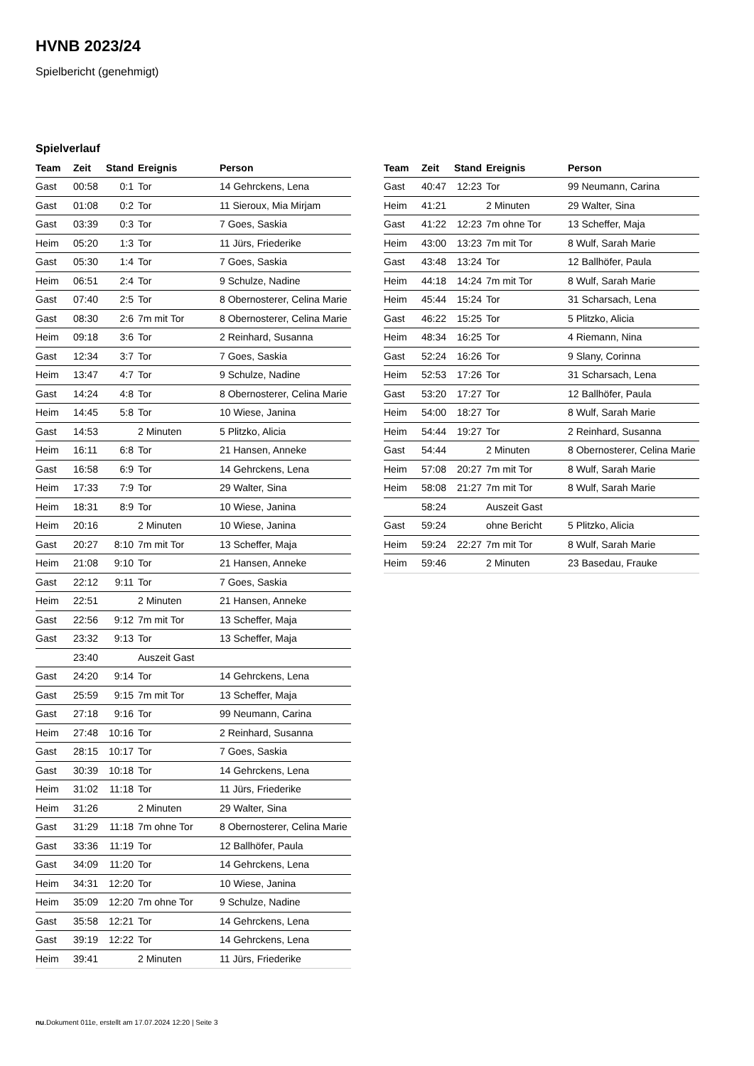HVNB 2023/24
Spielbericht (genehmigt)
Spielverlauf
| Team | Zeit | Stand | Ereignis | Person |
| --- | --- | --- | --- | --- |
| Gast | 00:58 | 0:1 | Tor | 14 Gehrckens, Lena |
| Gast | 01:08 | 0:2 | Tor | 11 Sieroux, Mia Mirjam |
| Gast | 03:39 | 0:3 | Tor | 7 Goes, Saskia |
| Heim | 05:20 | 1:3 | Tor | 11 Jürs, Friederike |
| Gast | 05:30 | 1:4 | Tor | 7 Goes, Saskia |
| Heim | 06:51 | 2:4 | Tor | 9 Schulze, Nadine |
| Gast | 07:40 | 2:5 | Tor | 8 Obernosterer, Celina Marie |
| Gast | 08:30 | 2:6 | 7m mit Tor | 8 Obernosterer, Celina Marie |
| Heim | 09:18 | 3:6 | Tor | 2 Reinhard, Susanna |
| Gast | 12:34 | 3:7 | Tor | 7 Goes, Saskia |
| Heim | 13:47 | 4:7 | Tor | 9 Schulze, Nadine |
| Gast | 14:24 | 4:8 | Tor | 8 Obernosterer, Celina Marie |
| Heim | 14:45 | 5:8 | Tor | 10 Wiese, Janina |
| Gast | 14:53 | | 2 Minuten | 5 Plitzko, Alicia |
| Heim | 16:11 | 6:8 | Tor | 21 Hansen, Anneke |
| Gast | 16:58 | 6:9 | Tor | 14 Gehrckens, Lena |
| Heim | 17:33 | 7:9 | Tor | 29 Walter, Sina |
| Heim | 18:31 | 8:9 | Tor | 10 Wiese, Janina |
| Heim | 20:16 | | 2 Minuten | 10 Wiese, Janina |
| Gast | 20:27 | 8:10 | 7m mit Tor | 13 Scheffer, Maja |
| Heim | 21:08 | 9:10 | Tor | 21 Hansen, Anneke |
| Gast | 22:12 | 9:11 | Tor | 7 Goes, Saskia |
| Heim | 22:51 | | 2 Minuten | 21 Hansen, Anneke |
| Gast | 22:56 | 9:12 | 7m mit Tor | 13 Scheffer, Maja |
| Gast | 23:32 | 9:13 | Tor | 13 Scheffer, Maja |
| | 23:40 | | Auszeit Gast | |
| Gast | 24:20 | 9:14 | Tor | 14 Gehrckens, Lena |
| Gast | 25:59 | 9:15 | 7m mit Tor | 13 Scheffer, Maja |
| Gast | 27:18 | 9:16 | Tor | 99 Neumann, Carina |
| Heim | 27:48 | 10:16 | Tor | 2 Reinhard, Susanna |
| Gast | 28:15 | 10:17 | Tor | 7 Goes, Saskia |
| Gast | 30:39 | 10:18 | Tor | 14 Gehrckens, Lena |
| Heim | 31:02 | 11:18 | Tor | 11 Jürs, Friederike |
| Heim | 31:26 | | 2 Minuten | 29 Walter, Sina |
| Gast | 31:29 | 11:18 | 7m ohne Tor | 8 Obernosterer, Celina Marie |
| Gast | 33:36 | 11:19 | Tor | 12 Ballhöfer, Paula |
| Gast | 34:09 | 11:20 | Tor | 14 Gehrckens, Lena |
| Heim | 34:31 | 12:20 | Tor | 10 Wiese, Janina |
| Heim | 35:09 | 12:20 | 7m ohne Tor | 9 Schulze, Nadine |
| Gast | 35:58 | 12:21 | Tor | 14 Gehrckens, Lena |
| Gast | 39:19 | 12:22 | Tor | 14 Gehrckens, Lena |
| Heim | 39:41 | | 2 Minuten | 11 Jürs, Friederike |
| Team | Zeit | Stand | Ereignis | Person |
| --- | --- | --- | --- | --- |
| Gast | 40:47 | 12:23 | Tor | 99 Neumann, Carina |
| Heim | 41:21 | | 2 Minuten | 29 Walter, Sina |
| Gast | 41:22 | 12:23 | 7m ohne Tor | 13 Scheffer, Maja |
| Heim | 43:00 | 13:23 | 7m mit Tor | 8 Wulf, Sarah Marie |
| Gast | 43:48 | 13:24 | Tor | 12 Ballhöfer, Paula |
| Heim | 44:18 | 14:24 | 7m mit Tor | 8 Wulf, Sarah Marie |
| Heim | 45:44 | 15:24 | Tor | 31 Scharsach, Lena |
| Gast | 46:22 | 15:25 | Tor | 5 Plitzko, Alicia |
| Heim | 48:34 | 16:25 | Tor | 4 Riemann, Nina |
| Gast | 52:24 | 16:26 | Tor | 9 Slany, Corinna |
| Heim | 52:53 | 17:26 | Tor | 31 Scharsach, Lena |
| Gast | 53:20 | 17:27 | Tor | 12 Ballhöfer, Paula |
| Heim | 54:00 | 18:27 | Tor | 8 Wulf, Sarah Marie |
| Heim | 54:44 | 19:27 | Tor | 2 Reinhard, Susanna |
| Gast | 54:44 | | 2 Minuten | 8 Obernosterer, Celina Marie |
| Heim | 57:08 | 20:27 | 7m mit Tor | 8 Wulf, Sarah Marie |
| Heim | 58:08 | 21:27 | 7m mit Tor | 8 Wulf, Sarah Marie |
| | 58:24 | | Auszeit Gast | |
| Gast | 59:24 | | ohne Bericht | 5 Plitzko, Alicia |
| Heim | 59:24 | 22:27 | 7m mit Tor | 8 Wulf, Sarah Marie |
| Heim | 59:46 | | 2 Minuten | 23 Basedau, Frauke |
nu.Dokument 011e, erstellt am 17.07.2024 12:20 | Seite 3